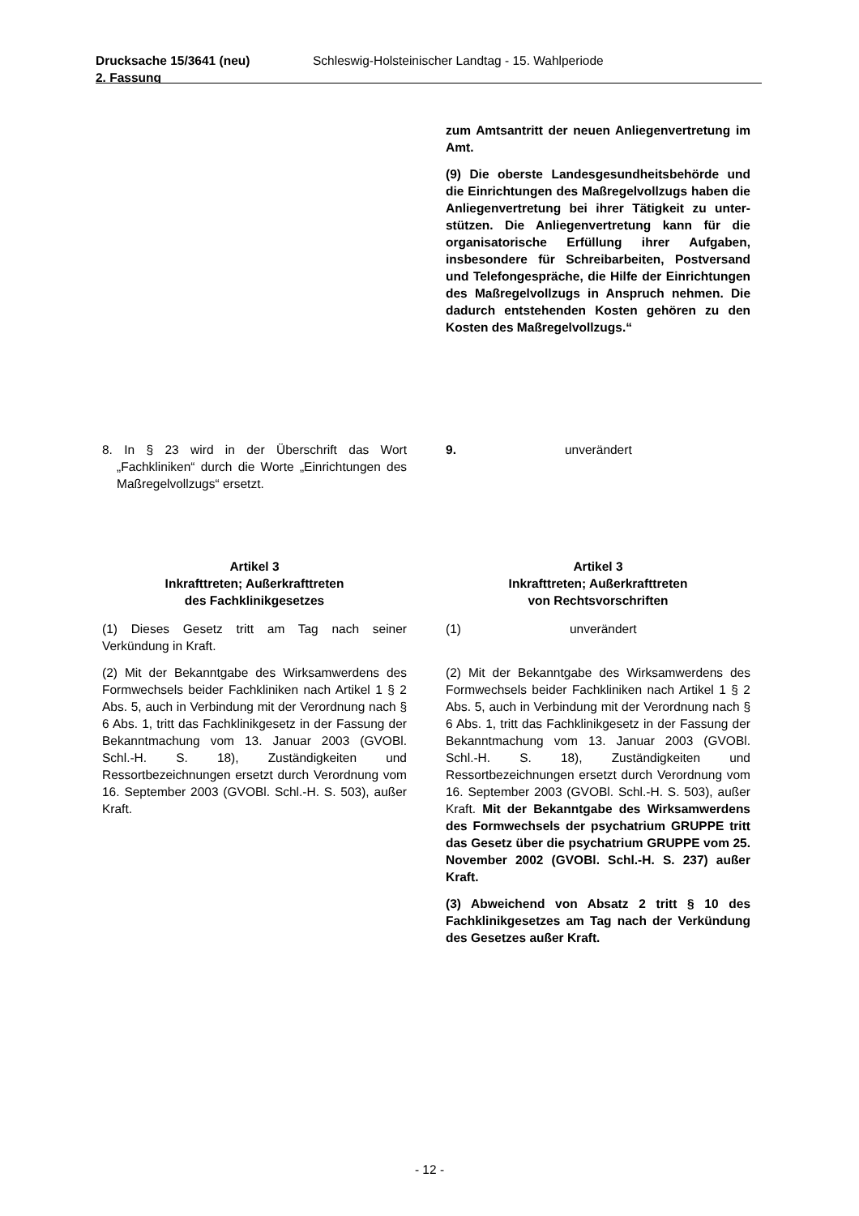Drucksache 15/3641 (neu)
2. Fassung
Schleswig-Holsteinischer Landtag - 15. Wahlperiode
zum Amtsantritt der neuen Anliegen­vertretung im Amt.
(9) Die oberste Landesgesundheitsbe­hörde und die Einrichtungen des Maß­regelvollzugs haben die Anliegen­vertretung bei ihrer Tätigkeit zu unter­stützen. Die Anliegenvertretung kann für die organisatorische Erfüllung ihrer Aufgaben, insbesondere für Schreib­arbeiten, Postversand und Telefonge­spräche, die Hilfe der Einrichtungen des Maßregelvollzugs in Anspruch nehmen. Die dadurch entstehenden Kosten gehören zu den Kosten des Maßregelvollzugs.“
8. In § 23 wird in der Überschrift das Wort „Fachkliniken“ durch die Worte „Einrich­tungen des Maßregelvollzugs“ ersetzt.
9. unverändert
Artikel 3
Inkrafttreten; Außerkrafttreten
des Fachklinikgesetzes
(1) Dieses Gesetz tritt am Tag nach seiner Verkündung in Kraft.
(2) Mit der Bekanntgabe des Wirksamwer­dens des Formwechsels beider Fachkliniken nach Artikel 1 § 2 Abs. 5, auch in Verbindung mit der Verordnung nach § 6 Abs. 1, tritt das Fachklinikgesetz in der Fassung der Be­kanntmachung vom 13. Januar 2003 (GVOBl. Schl.-H. S. 18), Zuständigkeiten und Ressortbezeichnungen ersetzt durch Verord­nung vom 16. September 2003 (GVOBl. Schl.-H. S. 503), außer Kraft.
Artikel 3
Inkrafttreten; Außerkrafttreten
von Rechtsvorschriften
(1) unverändert
(2) Mit der Bekanntgabe des Wirksamwer­dens des Formwechsels beider Fachkliniken nach Artikel 1 § 2 Abs. 5, auch in Verbindung mit der Verordnung nach § 6 Abs. 1, tritt das Fachklinikgesetz in der Fassung der Be­kanntmachung vom 13. Januar 2003 (GVOBl. Schl.-H. S. 18), Zuständigkeiten und Ressortbezeichnungen ersetzt durch Verord­nung vom 16. September 2003 (GVOBl. Schl.-H. S. 503), außer Kraft. Mit der Be­kanntgabe des Wirksamwerdens des Formwechsels der psychatrium GRUPPE tritt das Gesetz über die psychatrium GRUPPE vom 25. November 2002 (GVOBl. Schl.-H. S. 237) außer Kraft.
(3) Abweichend von Absatz 2 tritt § 10 des Fachklinikgesetzes am Tag nach der Ver­kündung des Gesetzes außer Kraft.
- 12 -